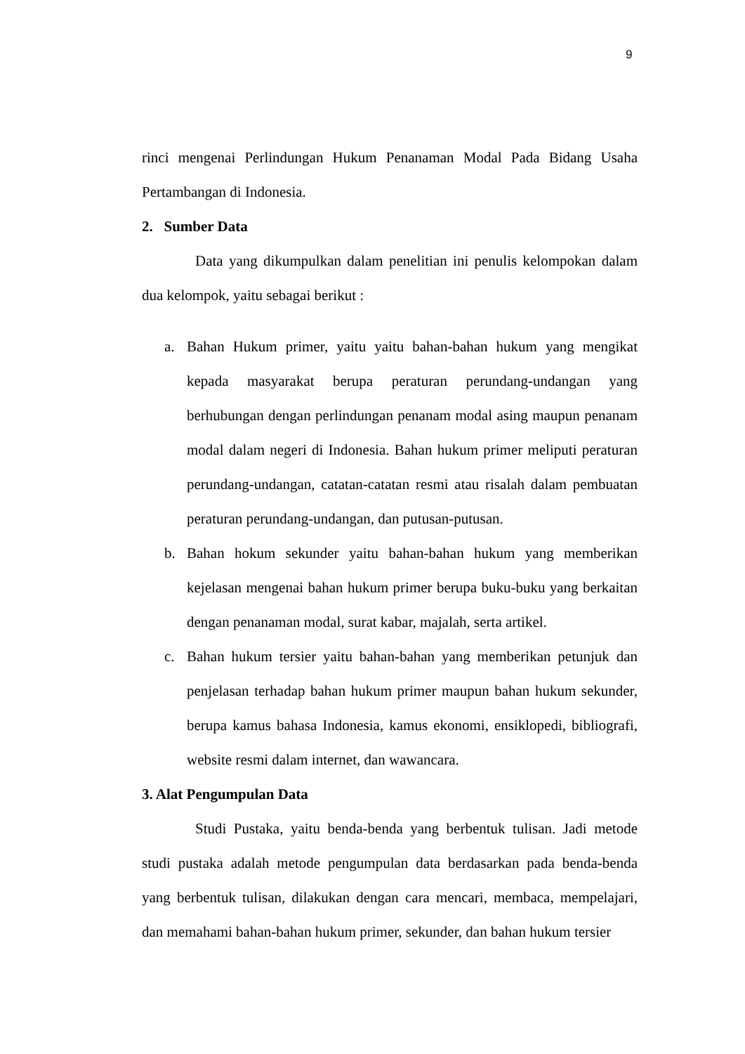9
rinci mengenai Perlindungan Hukum Penanaman Modal Pada Bidang Usaha Pertambangan di Indonesia.
2. Sumber Data
Data yang dikumpulkan dalam penelitian ini penulis kelompokan dalam dua kelompok, yaitu sebagai berikut :
a. Bahan Hukum primer, yaitu yaitu bahan-bahan hukum yang mengikat kepada masyarakat berupa peraturan perundang-undangan yang berhubungan dengan perlindungan penanam modal asing maupun penanam modal dalam negeri di Indonesia. Bahan hukum primer meliputi peraturan perundang-undangan, catatan-catatan resmi atau risalah dalam pembuatan peraturan perundang-undangan, dan putusan-putusan.
b. Bahan hokum sekunder yaitu bahan-bahan hukum yang memberikan kejelasan mengenai bahan hukum primer berupa buku-buku yang berkaitan dengan penanaman modal, surat kabar, majalah, serta artikel.
c. Bahan hukum tersier yaitu bahan-bahan yang memberikan petunjuk dan penjelasan terhadap bahan hukum primer maupun bahan hukum sekunder, berupa kamus bahasa Indonesia, kamus ekonomi, ensiklopedi, bibliografi, website resmi dalam internet, dan wawancara.
3. Alat Pengumpulan Data
Studi Pustaka, yaitu benda-benda yang berbentuk tulisan. Jadi metode studi pustaka adalah metode pengumpulan data berdasarkan pada benda-benda yang berbentuk tulisan, dilakukan dengan cara mencari, membaca, mempelajari, dan memahami bahan-bahan hukum primer, sekunder, dan bahan hukum tersier